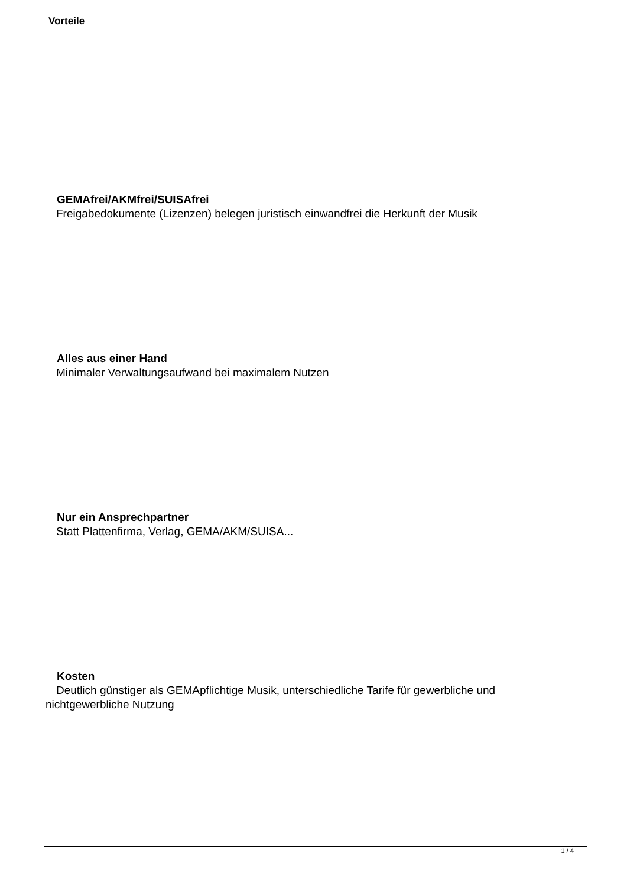Vorteile
GEMAfrei/AKMfrei/SUISAfrei
Freigabedokumente (Lizenzen) belegen juristisch einwandfrei die Herkunft der Musik
Alles aus einer Hand
Minimaler Verwaltungsaufwand bei maximalem Nutzen
Nur ein Ansprechpartner
Statt Plattenfirma, Verlag, GEMA/AKM/SUISA...
Kosten
Deutlich günstiger als GEMApflichtige Musik, unterschiedliche Tarife für gewerbliche und nichtgewerbliche Nutzung
1 / 4